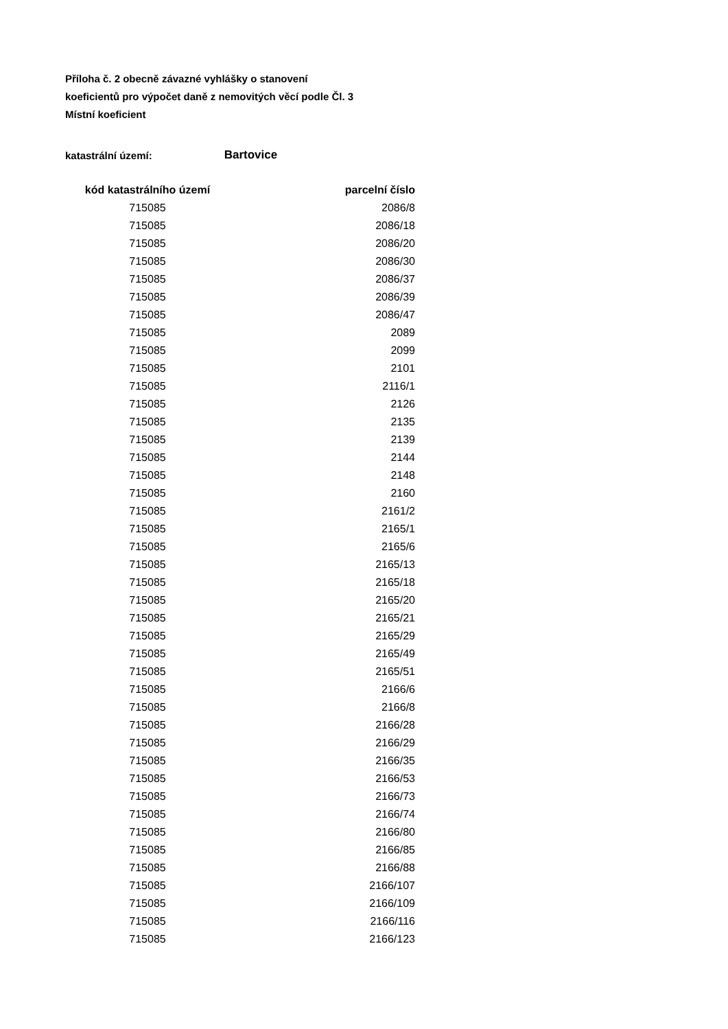Příloha č. 2 obecně závazné vyhlášky o stanovení
koeficientů pro výpočet daně z nemovitých věcí podle Čl. 3
Místní koeficient
katastrální území: Bartovice
| kód katastrálního území | parcelní číslo |
| --- | --- |
| 715085 | 2086/8 |
| 715085 | 2086/18 |
| 715085 | 2086/20 |
| 715085 | 2086/30 |
| 715085 | 2086/37 |
| 715085 | 2086/39 |
| 715085 | 2086/47 |
| 715085 | 2089 |
| 715085 | 2099 |
| 715085 | 2101 |
| 715085 | 2116/1 |
| 715085 | 2126 |
| 715085 | 2135 |
| 715085 | 2139 |
| 715085 | 2144 |
| 715085 | 2148 |
| 715085 | 2160 |
| 715085 | 2161/2 |
| 715085 | 2165/1 |
| 715085 | 2165/6 |
| 715085 | 2165/13 |
| 715085 | 2165/18 |
| 715085 | 2165/20 |
| 715085 | 2165/21 |
| 715085 | 2165/29 |
| 715085 | 2165/49 |
| 715085 | 2165/51 |
| 715085 | 2166/6 |
| 715085 | 2166/8 |
| 715085 | 2166/28 |
| 715085 | 2166/29 |
| 715085 | 2166/35 |
| 715085 | 2166/53 |
| 715085 | 2166/73 |
| 715085 | 2166/74 |
| 715085 | 2166/80 |
| 715085 | 2166/85 |
| 715085 | 2166/88 |
| 715085 | 2166/107 |
| 715085 | 2166/109 |
| 715085 | 2166/116 |
| 715085 | 2166/123 |